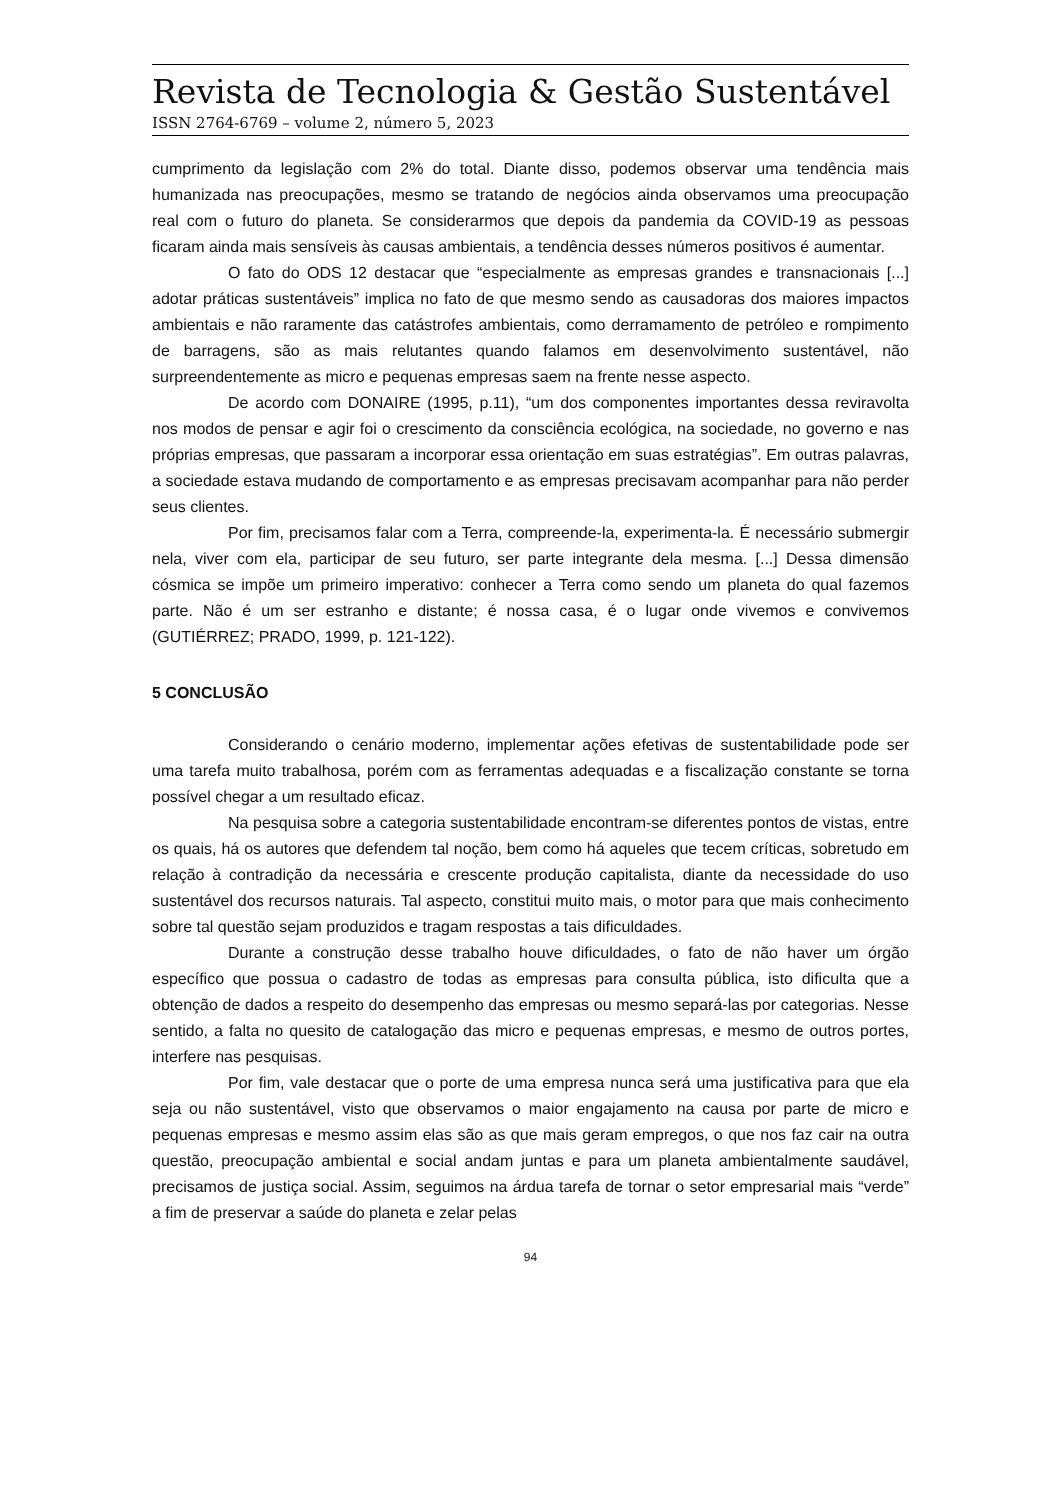Revista de Tecnologia & Gestão Sustentável
ISSN 2764-6769 – volume 2, número 5, 2023
cumprimento da legislação com 2% do total. Diante disso, podemos observar uma tendência mais humanizada nas preocupações, mesmo se tratando de negócios ainda observamos uma preocupação real com o futuro do planeta. Se considerarmos que depois da pandemia da COVID-19 as pessoas ficaram ainda mais sensíveis às causas ambientais, a tendência desses números positivos é aumentar.
O fato do ODS 12 destacar que “especialmente as empresas grandes e transnacionais [...] adotar práticas sustentáveis” implica no fato de que mesmo sendo as causadoras dos maiores impactos ambientais e não raramente das catástrofes ambientais, como derramamento de petróleo e rompimento de barragens, são as mais relutantes quando falamos em desenvolvimento sustentável, não surpreendentemente as micro e pequenas empresas saem na frente nesse aspecto.
De acordo com DONAIRE (1995, p.11), “um dos componentes importantes dessa reviravolta nos modos de pensar e agir foi o crescimento da consciência ecológica, na sociedade, no governo e nas próprias empresas, que passaram a incorporar essa orientação em suas estratégias”. Em outras palavras, a sociedade estava mudando de comportamento e as empresas precisavam acompanhar para não perder seus clientes.
Por fim, precisamos falar com a Terra, compreende-la, experimenta-la. É necessário submergir nela, viver com ela, participar de seu futuro, ser parte integrante dela mesma. [...] Dessa dimensão cósmica se impõe um primeiro imperativo: conhecer a Terra como sendo um planeta do qual fazemos parte. Não é um ser estranho e distante; é nossa casa, é o lugar onde vivemos e convivemos (GUTIÉRREZ; PRADO, 1999, p. 121-122).
5 CONCLUSÃO
Considerando o cenário moderno, implementar ações efetivas de sustentabilidade pode ser uma tarefa muito trabalhosa, porém com as ferramentas adequadas e a fiscalização constante se torna possível chegar a um resultado eficaz.
Na pesquisa sobre a categoria sustentabilidade encontram-se diferentes pontos de vistas, entre os quais, há os autores que defendem tal noção, bem como há aqueles que tecem críticas, sobretudo em relação à contradição da necessária e crescente produção capitalista, diante da necessidade do uso sustentável dos recursos naturais. Tal aspecto, constitui muito mais, o motor para que mais conhecimento sobre tal questão sejam produzidos e tragam respostas a tais dificuldades.
Durante a construção desse trabalho houve dificuldades, o fato de não haver um órgão específico que possua o cadastro de todas as empresas para consulta pública, isto dificulta que a obtenção de dados a respeito do desempenho das empresas ou mesmo separá-las por categorias. Nesse sentido, a falta no quesito de catalogação das micro e pequenas empresas, e mesmo de outros portes, interfere nas pesquisas.
Por fim, vale destacar que o porte de uma empresa nunca será uma justificativa para que ela seja ou não sustentável, visto que observamos o maior engajamento na causa por parte de micro e pequenas empresas e mesmo assim elas são as que mais geram empregos, o que nos faz cair na outra questão, preocupação ambiental e social andam juntas e para um planeta ambientalmente saudável, precisamos de justiça social. Assim, seguimos na árdua tarefa de tornar o setor empresarial mais “verde” a fim de preservar a saúde do planeta e zelar pelas
94